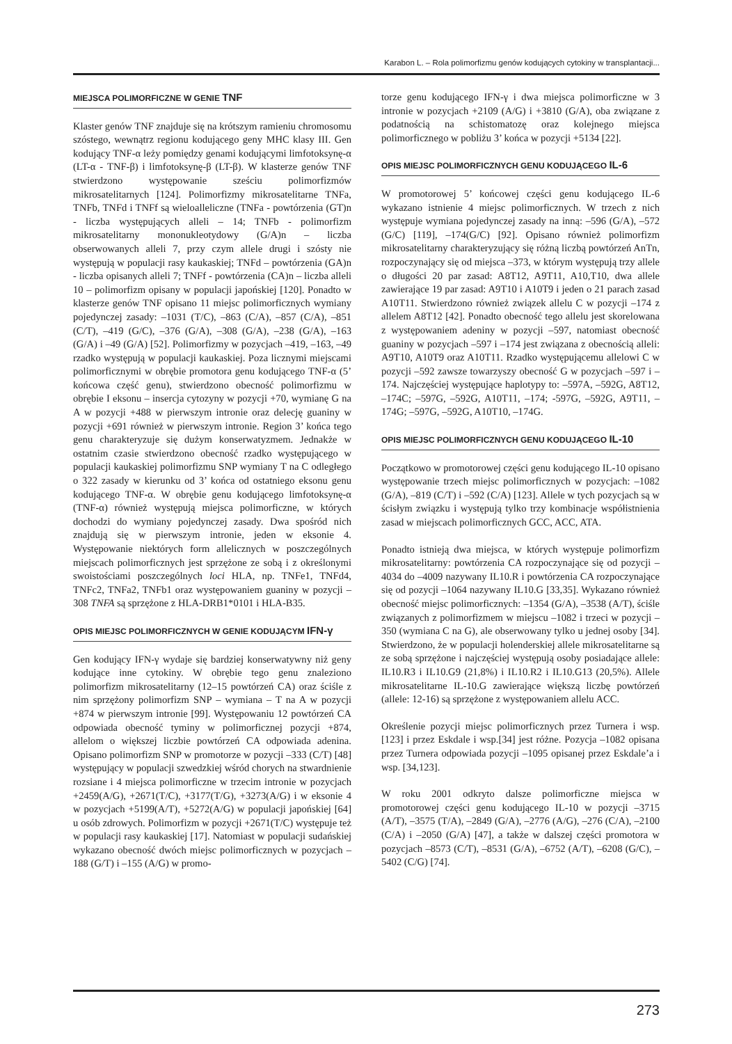Karabon L. – Rola polimorfizmu genów kodujących cytokiny w transplantacji...
MIEJSCA POLIMORFICZNE W GENIE TNF
Klaster genów TNF znajduje się na krótszym ramieniu chromosomu szóstego, wewnątrz regionu kodującego geny MHC klasy III. Gen kodujący TNF-α leży pomiędzy genami kodującymi limfotoksynę-α (LT-α - TNF-β) i limfotoksynę-β (LT-β). W klasterze genów TNF stwierdzono występowanie sześciu polimorfizmów mikrosatelitarnych [124]. Polimorfizmy mikrosatelitarne TNFa, TNFb, TNFd i TNFf są wieloalleliczne (TNFa - powtórzenia (GT)n - liczba występujących alleli – 14; TNFb - polimorfizm mikrosatelitarny mononukleotydowy (G/A)n – liczba obserwowanych alleli 7, przy czym allele drugi i szósty nie występują w populacji rasy kaukaskiej; TNFd – powtórzenia (GA)n - liczba opisanych alleli 7; TNFf - powtórzenia (CA)n – liczba alleli 10 – polimorfizm opisany w populacji japońskiej [120]. Ponadto w klasterze genów TNF opisano 11 miejsc polimorficznych wymiany pojedynczej zasady: –1031 (T/C), –863 (C/A), –857 (C/A), –851 (C/T), –419 (G/C), –376 (G/A), –308 (G/A), –238 (G/A), –163 (G/A) i –49 (G/A) [52]. Polimorfizmy w pozycjach –419, –163, –49 rzadko występują w populacji kaukaskiej. Poza licznymi miejscami polimorficznymi w obrębie promotora genu kodującego TNF-α (5’ końcowa część genu), stwierdzono obecność polimorfizmu w obrębie I eksonu – insercja cytozyny w pozycji +70, wymianę G na A w pozycji +488 w pierwszym intronie oraz delecję guaniny w pozycji +691 również w pierwszym intronie. Region 3’ końca tego genu charakteryzuje się dużym konserwatyzmem. Jednakże w ostatnim czasie stwierdzono obecność rzadko występującego w populacji kaukaskiej polimorfizmu SNP wymiany T na C odległego o 322 zasady w kierunku od 3’ końca od ostatniego eksonu genu kodującego TNF-α. W obrębie genu kodującego limfotoksynę-α (TNF-α) również występują miejsca polimorficzne, w których dochodzi do wymiany pojedynczej zasady. Dwa spośród nich znajdują się w pierwszym intronie, jeden w eksonie 4. Występowanie niektórych form allelicznych w poszczególnych miejscach polimorficznych jest sprzężone ze sobą i z określonymi swoistościami poszczególnych loci HLA, np. TNFe1, TNFd4, TNFc2, TNFa2, TNFb1 oraz występowaniem guaniny w pozycji –308 TNFA są sprzężone z HLA-DRB1*0101 i HLA-B35.
OPIS MIEJSC POLIMORFICZNYCH W GENIE KODUJĄCYM IFN-γ
Gen kodujący IFN-γ wydaje się bardziej konserwatywny niż geny kodujące inne cytokiny. W obrębie tego genu znaleziono polimorfizm mikrosatelitarny (12–15 powtórzeń CA) oraz ściśle z nim sprzężony polimorfizm SNP – wymiana – T na A w pozycji +874 w pierwszym intronie [99]. Występowaniu 12 powtórzeń CA odpowiada obecność tyminy w polimorficznej pozycji +874, allelom o większej liczbie powtórzeń CA odpowiada adenina. Opisano polimorfizm SNP w promotorze w pozycji –333 (C/T) [48] występujący w populacji szwedzkiej wśród chorych na stwardnienie rozsiane i 4 miejsca polimorficzne w trzecim intronie w pozycjach +2459(A/G), +2671(T/C), +3177(T/G), +3273(A/G) i w eksonie 4 w pozycjach +5199(A/T), +5272(A/G) w populacji japońskiej [64] u osób zdrowych. Polimorfizm w pozycji +2671(T/C) występuje też w populacji rasy kaukaskiej [17]. Natomiast w populacji sudańskiej wykazano obecność dwóch miejsc polimorficznych w pozycjach –188 (G/T) i –155 (A/G) w promo-
torze genu kodującego IFN-γ i dwa miejsca polimorficzne w 3 intronie w pozycjach +2109 (A/G) i +3810 (G/A), oba związane z podatnością na schistomatozę oraz kolejnego miejsca polimorficznego w pobliżu 3’ końca w pozycji +5134 [22].
OPIS MIEJSC POLIMORFICZNYCH GENU KODUJĄCEGO IL-6
W promotorowej 5’ końcowej części genu kodującego IL-6 wykazano istnienie 4 miejsc polimorficznych. W trzech z nich występuje wymiana pojedynczej zasady na inną: –596 (G/A), –572 (G/C) [119], –174(G/C) [92]. Opisano również polimorfizm mikrosatelitarny charakteryzujący się różną liczbą powtórzeń AnTn, rozpoczynający się od miejsca –373, w którym występują trzy allele o długości 20 par zasad: A8T12, A9T11, A10,T10, dwa allele zawierające 19 par zasad: A9T10 i A10T9 i jeden o 21 parach zasad A10T11. Stwierdzono również związek allelu C w pozycji –174 z allelem A8T12 [42]. Ponadto obecność tego allelu jest skorelowana z występowaniem adeniny w pozycji –597, natomiast obecność guaniny w pozycjach –597 i –174 jest związana z obecnością alleli: A9T10, A10T9 oraz A10T11. Rzadko występującemu allelowi C w pozycji –592 zawsze towarzyszy obecność G w pozycjach –597 i –174. Najczęściej występujące haplotypy to: –597A, –592G, A8T12, –174C; –597G, –592G, A10T11, –174; -597G, –592G, A9T11, –174G; –597G, –592G, A10T10, –174G.
OPIS MIEJSC POLIMORFICZNYCH GENU KODUJĄCEGO IL-10
Początkowo w promotorowej części genu kodującego IL-10 opisano występowanie trzech miejsc polimorficznych w pozycjach: –1082 (G/A), –819 (C/T) i –592 (C/A) [123]. Allele w tych pozycjach są w ścisłym związku i występują tylko trzy kombinacje współistnienia zasad w miejscach polimorficznych GCC, ACC, ATA.
Ponadto istnieją dwa miejsca, w których występuje polimorfizm mikrosatelitarny: powtórzenia CA rozpoczynające się od pozycji –4034 do –4009 nazywany IL10.R i powtórzenia CA rozpoczynające się od pozycji –1064 nazywany IL10.G [33,35]. Wykazano również obecność miejsc polimorficznych: –1354 (G/A), –3538 (A/T), ściśle związanych z polimorfizmem w miejscu –1082 i trzeci w pozycji –350 (wymiana C na G), ale obserwowany tylko u jednej osoby [34]. Stwierdzono, że w populacji holenderskiej allele mikrosatelitarne są ze sobą sprzężone i najczęściej występują osoby posiadające allele: IL10.R3 i IL10.G9 (21,8%) i IL10.R2 i IL10.G13 (20,5%). Allele mikrosatelitarne IL-10.G zawierające większą liczbę powtórzeń (allele: 12-16) są sprzężone z występowaniem allelu ACC.
Określenie pozycji miejsc polimorficznych przez Turnera i wsp. [123] i przez Eskdale i wsp.[34] jest różne. Pozycja –1082 opisana przez Turnera odpowiada pozycji –1095 opisanej przez Eskdale’a i wsp. [34,123].
W roku 2001 odkryto dalsze polimorficzne miejsca w promotorowej części genu kodującego IL-10 w pozycji –3715 (A/T), –3575 (T/A), –2849 (G/A), –2776 (A/G), –276 (C/A), –2100 (C/A) i –2050 (G/A) [47], a także w dalszej części promotora w pozycjach –8573 (C/T), –8531 (G/A), –6752 (A/T), –6208 (G/C), –5402 (C/G) [74].
273